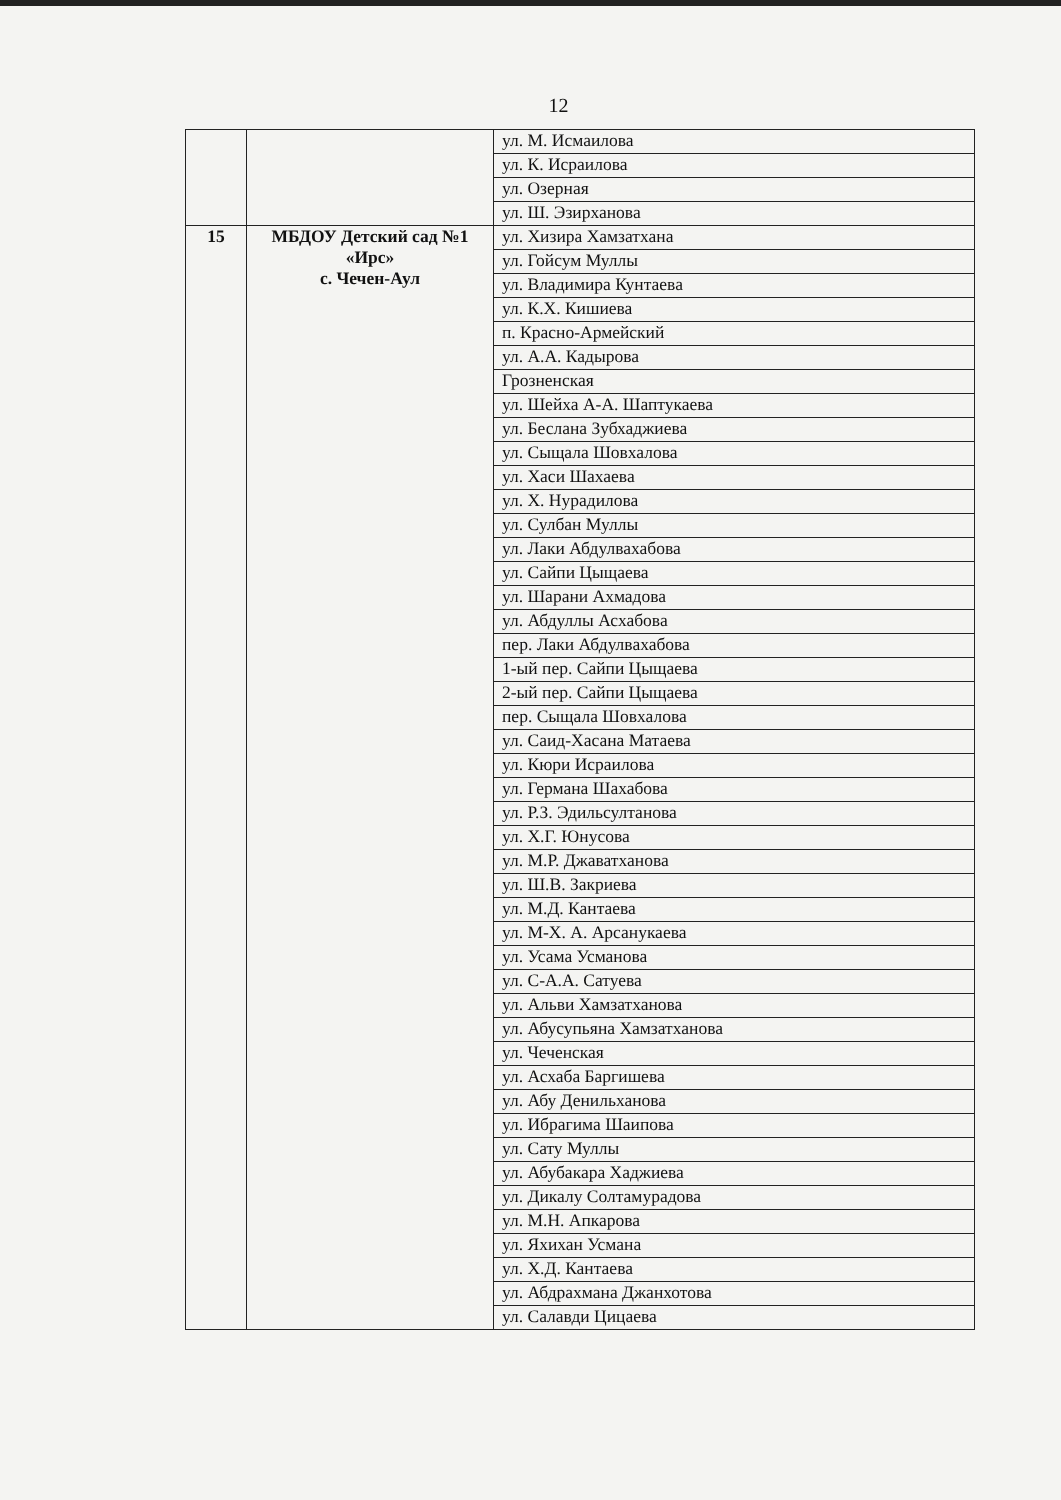12
| | | ул. М. Исмаилова |
| | | ул. К. Исраилова |
| | | ул. Озерная |
| | | ул. Ш. Эзирханова |
| 15 | МБДОУ Детский сад №1 «Ирс» с. Чечен-Аул | ул. Хизира Хамзатхана |
| | | ул. Гойсум Муллы |
| | | ул. Владимира Кунтаева |
| | | ул. К.Х. Кишиева |
| | | п. Красно-Армейский |
| | | ул. А.А. Кадырова |
| | | Грозненская |
| | | ул. Шейха А-А. Шаптукаева |
| | | ул. Беслана Зубхаджиева |
| | | ул. Сыщала Шовхалова |
| | | ул. Хаси Шахаева |
| | | ул. Х. Нурадилова |
| | | ул. Сулбан Муллы |
| | | ул. Лаки Абдулвахабова |
| | | ул. Сайпи Цыщаева |
| | | ул. Шарани Ахмадова |
| | | ул. Абдуллы Асхабова |
| | | пер. Лаки Абдулвахабова |
| | | 1-ый пер. Сайпи Цыщаева |
| | | 2-ый пер. Сайпи Цыщаева |
| | | пер. Сыщала Шовхалова |
| | | ул. Саид-Хасана Матаева |
| | | ул. Кюри Исраилова |
| | | ул. Германа Шахабова |
| | | ул. Р.З. Эдильсултанова |
| | | ул. Х.Г. Юнусова |
| | | ул. М.Р. Джаватханова |
| | | ул. Ш.В. Закриева |
| | | ул. М.Д. Кантаева |
| | | ул. М-Х. А. Арсанукаева |
| | | ул. Усама Усманова |
| | | ул. С-А.А. Сатуева |
| | | ул. Альви Хамзатханова |
| | | ул. Абусупьяна Хамзатханова |
| | | ул. Чеченская |
| | | ул. Асхаба Баргишева |
| | | ул. Абу Денильханова |
| | | ул. Ибрагима Шаипова |
| | | ул. Сату Муллы |
| | | ул. Абубакара Хаджиева |
| | | ул. Дикалу Солтамурадова |
| | | ул. М.Н. Апкарова |
| | | ул. Яхихан Усмана |
| | | ул. Х.Д. Кантаева |
| | | ул. Абдрахмана Джанхотова |
| | | ул. Салавди Цицаева |